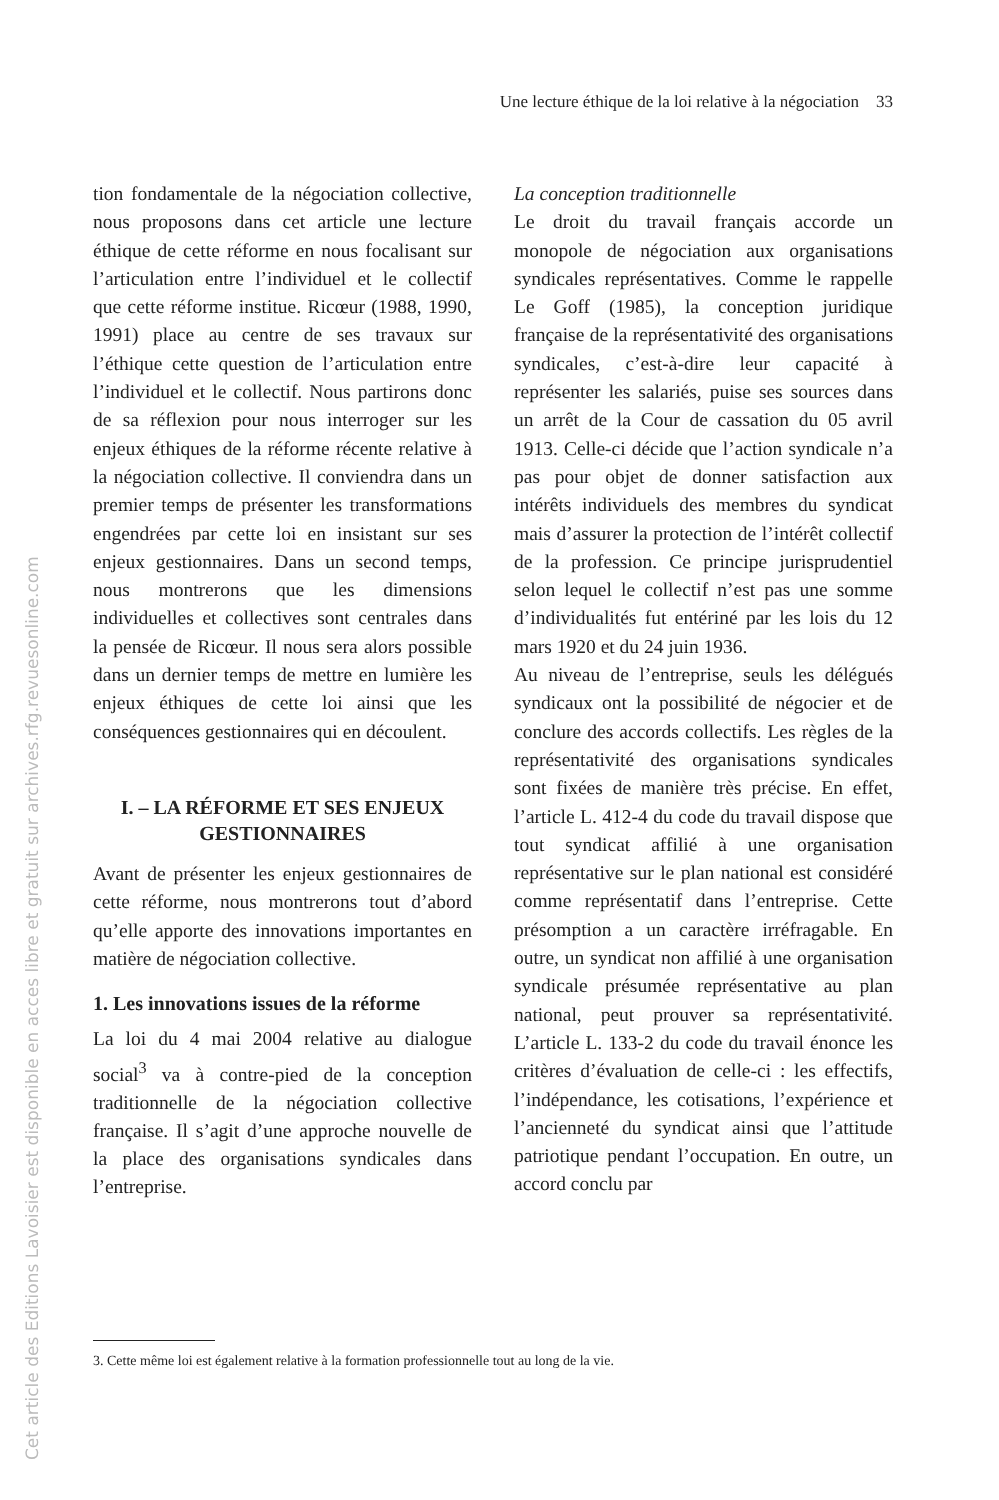Une lecture éthique de la loi relative à la négociation 33
tion fondamentale de la négociation collective, nous proposons dans cet article une lecture éthique de cette réforme en nous focalisant sur l’articulation entre l’individuel et le collectif que cette réforme institue. Ricœur (1988, 1990, 1991) place au centre de ses travaux sur l’éthique cette question de l’articulation entre l’individuel et le collectif. Nous partirons donc de sa réflexion pour nous interroger sur les enjeux éthiques de la réforme récente relative à la négociation collective. Il conviendra dans un premier temps de présenter les transformations engendrées par cette loi en insistant sur ses enjeux gestionnaires. Dans un second temps, nous montrerons que les dimensions individuelles et collectives sont centrales dans la pensée de Ricœur. Il nous sera alors possible dans un dernier temps de mettre en lumière les enjeux éthiques de cette loi ainsi que les conséquences gestionnaires qui en découlent.
I. – LA RÉFORME ET SES ENJEUX GESTIONNAIRES
Avant de présenter les enjeux gestionnaires de cette réforme, nous montrerons tout d’abord qu’elle apporte des innovations importantes en matière de négociation collective.
1. Les innovations issues de la réforme
La loi du 4 mai 2004 relative au dialogue social<sup>3</sup> va à contre-pied de la conception traditionnelle de la négociation collective française. Il s’agit d’une approche nouvelle de la place des organisations syndicales dans l’entreprise.
La conception traditionnelle
Le droit du travail français accorde un monopole de négociation aux organisations syndicales représentatives. Comme le rappelle Le Goff (1985), la conception juridique française de la représentativité des organisations syndicales, c’est-à-dire leur capacité à représenter les salariés, puise ses sources dans un arrêt de la Cour de cassation du 05 avril 1913. Celle-ci décide que l’action syndicale n’a pas pour objet de donner satisfaction aux intérêts individuels des membres du syndicat mais d’assurer la protection de l’intérêt collectif de la profession. Ce principe jurisprudentiel selon lequel le collectif n’est pas une somme d’individualités fut entériné par les lois du 12 mars 1920 et du 24 juin 1936.
Au niveau de l’entreprise, seuls les délégués syndicaux ont la possibilité de négocier et de conclure des accords collectifs. Les règles de la représentativité des organisations syndicales sont fixées de manière très précise. En effet, l’article L. 412-4 du code du travail dispose que tout syndicat affilié à une organisation représentative sur le plan national est considéré comme représentatif dans l’entreprise. Cette présomption a un caractère irréfragable. En outre, un syndicat non affilié à une organisation syndicale présumée représentative au plan national, peut prouver sa représentativité. L’article L. 133-2 du code du travail énonce les critères d’évaluation de celle-ci : les effectifs, l’indépendance, les cotisations, l’expérience et l’ancienneté du syndicat ainsi que l’attitude patriotique pendant l’occupation. En outre, un accord conclu par
3. Cette même loi est également relative à la formation professionnelle tout au long de la vie.
Cet article des Editions Lavoisier est disponible en acces libre et gratuit sur archives.rfg.revuesonline.com